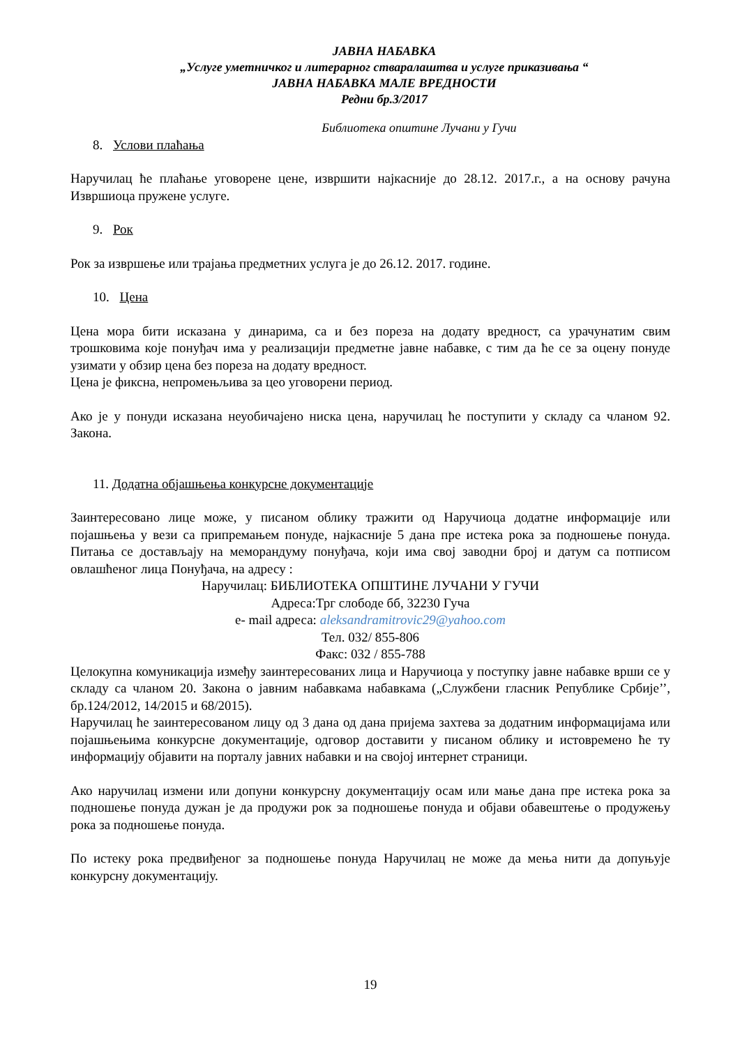ЈАВНА НАБАВКА
„Услуге уметничког и литерарног стваралаштва и услуге приказивања “
ЈАВНА НАБАВКА МАЛЕ ВРЕДНОСТИ
Редни бр.3/2017
Библиотека општине Лучани у Гучи
8. Услови плаћања
Наручилац ће плаћање уговорене цене, извршити најкасније до 28.12. 2017.г., а на основу рачуна Извршиоца пружене услуге.
9. Рок
Рок за извршење или трајања предметних услуга је до 26.12. 2017. године.
10. Цена
Цена мора бити исказана у динарима, са и без пореза на додату вредност, са урачунатим свим трошковима које понуђач има у реализацији предметне јавне набавке, с тим да ће се за оцену понуде узимати у обзир цена без пореза на додату вредност.
Цена је фиксна, непромењљива за цео уговорени период.
Ако је у понуди исказана неуобичајено ниска цена, наручилац ће поступити у складу са чланом 92. Закона.
11. Додатна објашњења конкурсне документације
Заинтересовано лице може, у писаном облику тражити од Наручиоца додатне информације или појашњења у вези са припремањем понуде, најкасније 5 дана пре истека рока за подношење понуда. Питања се достављају на меморандуму понуђача, који има свој заводни број и датум са потписом овлашћеног лица Понуђача, на адресу :
Наручилац: БИБЛИОТЕКА ОПШТИНЕ ЛУЧАНИ У ГУЧИ
Адреса:Трг слободе бб, 32230 Гуча
e- mail адреса: aleksandramitrovic29@yahoo.com
Тел. 032/ 855-806
Факс: 032 / 855-788
Целокупна комуникација између заинтересованих лица и Наручиоца у поступку јавне набавке врши се у складу са чланом 20. Закона о јавним набавкама набавкама („Службени гласник Републике Србије’’, бр.124/2012, 14/2015 и 68/2015).
Наручилац ће заинтересованом лицу од 3 дана од дана пријема захтева за додатним информацијама или појашњењима конкурсне документације, одговор доставити у писаном облику и истовремено ће ту информацију објавити на порталу јавних набавки и на својој интернет страници.
Ако наручилац измени или допуни конкурсну документацију осам или мање дана пре истека рока за подношење понуда дужан је да продужи рок за подношење понуда и објави обавештење о продужењу рока за подношење понуда.
По истеку рока предвиђеног за подношење понуда Наручилац не може да мења нити да допуњује конкурсну документацију.
19